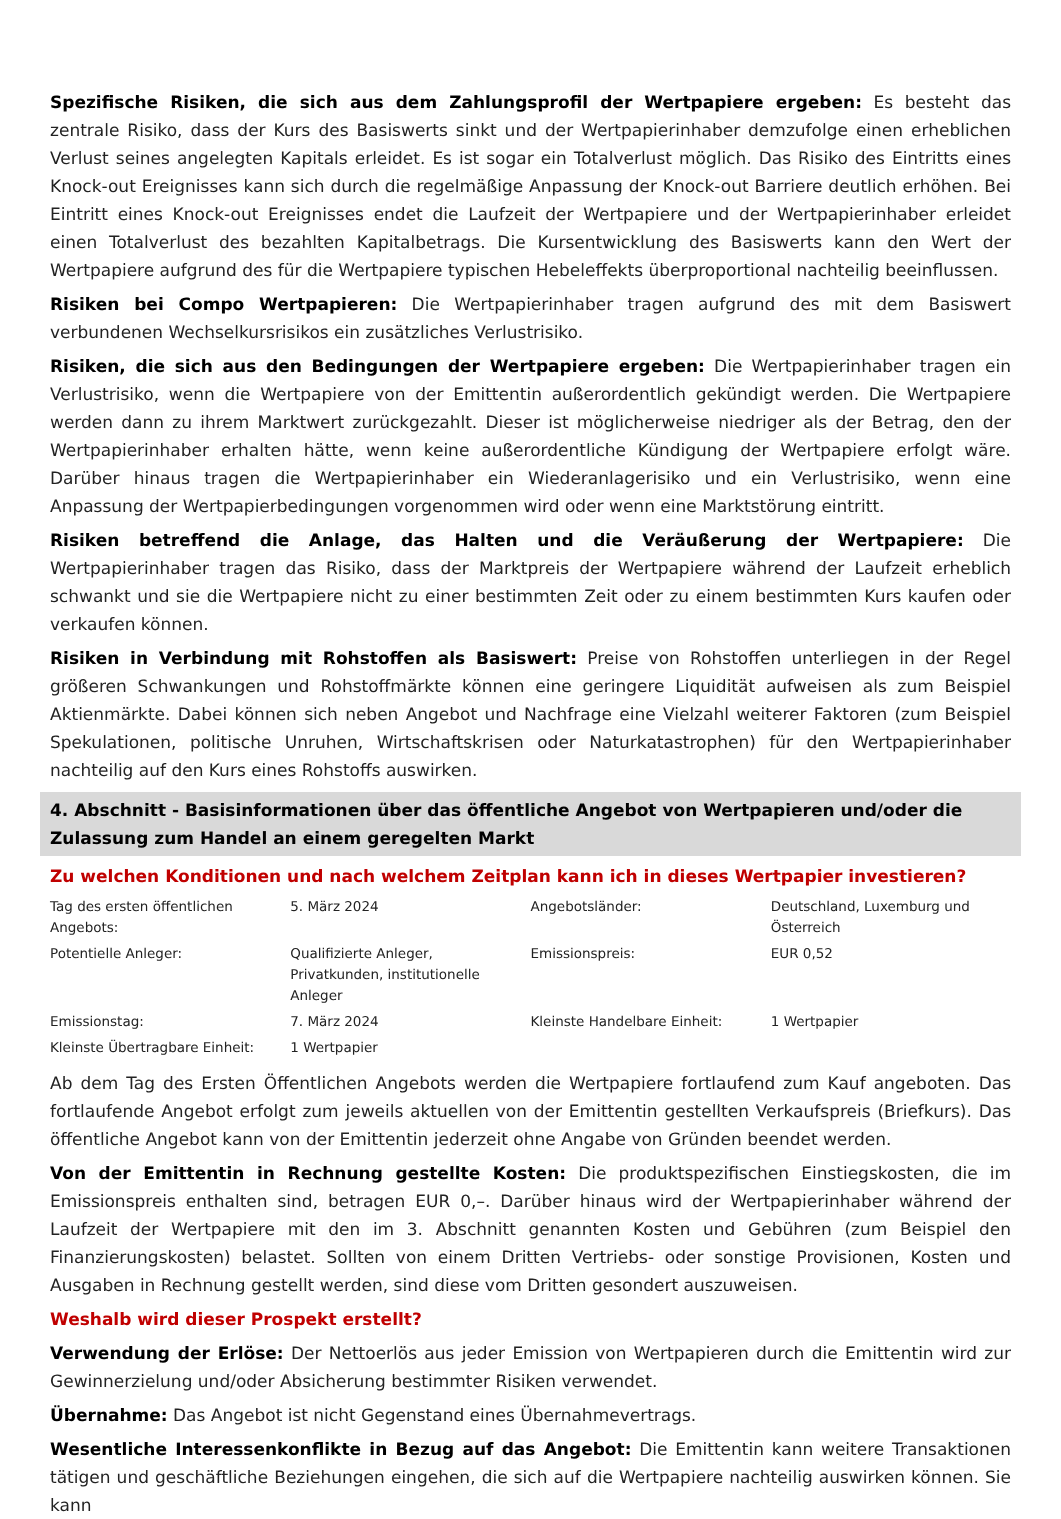Spezifische Risiken, die sich aus dem Zahlungsprofil der Wertpapiere ergeben: Es besteht das zentrale Risiko, dass der Kurs des Basiswerts sinkt und der Wertpapierinhaber demzufolge einen erheblichen Verlust seines angelegten Kapitals erleidet. Es ist sogar ein Totalverlust möglich. Das Risiko des Eintritts eines Knock-out Ereignisses kann sich durch die regelmäßige Anpassung der Knock-out Barriere deutlich erhöhen. Bei Eintritt eines Knock-out Ereignisses endet die Laufzeit der Wertpapiere und der Wertpapierinhaber erleidet einen Totalverlust des bezahlten Kapitalbetrags. Die Kursentwicklung des Basiswerts kann den Wert der Wertpapiere aufgrund des für die Wertpapiere typischen Hebeleffekts überproportional nachteilig beeinflussen.
Risiken bei Compo Wertpapieren: Die Wertpapierinhaber tragen aufgrund des mit dem Basiswert verbundenen Wechselkursrisikos ein zusätzliches Verlustrisiko.
Risiken, die sich aus den Bedingungen der Wertpapiere ergeben: Die Wertpapierinhaber tragen ein Verlustrisiko, wenn die Wertpapiere von der Emittentin außerordentlich gekündigt werden. Die Wertpapiere werden dann zu ihrem Marktwert zurückgezahlt. Dieser ist möglicherweise niedriger als der Betrag, den der Wertpapierinhaber erhalten hätte, wenn keine außerordentliche Kündigung der Wertpapiere erfolgt wäre. Darüber hinaus tragen die Wertpapierinhaber ein Wiederanlagerisiko und ein Verlustrisiko, wenn eine Anpassung der Wertpapierbedingungen vorgenommen wird oder wenn eine Marktstörung eintritt.
Risiken betreffend die Anlage, das Halten und die Veräußerung der Wertpapiere: Die Wertpapierinhaber tragen das Risiko, dass der Marktpreis der Wertpapiere während der Laufzeit erheblich schwankt und sie die Wertpapiere nicht zu einer bestimmten Zeit oder zu einem bestimmten Kurs kaufen oder verkaufen können.
Risiken in Verbindung mit Rohstoffen als Basiswert: Preise von Rohstoffen unterliegen in der Regel größeren Schwankungen und Rohstoffmärkte können eine geringere Liquidität aufweisen als zum Beispiel Aktienmärkte. Dabei können sich neben Angebot und Nachfrage eine Vielzahl weiterer Faktoren (zum Beispiel Spekulationen, politische Unruhen, Wirtschaftskrisen oder Naturkatastrophen) für den Wertpapierinhaber nachteilig auf den Kurs eines Rohstoffs auswirken.
4. Abschnitt - Basisinformationen über das öffentliche Angebot von Wertpapieren und/oder die Zulassung zum Handel an einem geregelten Markt
Zu welchen Konditionen und nach welchem Zeitplan kann ich in dieses Wertpapier investieren?
| Tag des ersten öffentlichen Angebots: | 5. März 2024 | Angebotsländer: | Deutschland, Luxemburg und Österreich |
| Potentielle Anleger: | Qualifizierte Anleger, Privatkunden, institutionelle Anleger | Emissionspreis: | EUR 0,52 |
| Emissionstag: | 7. März 2024 | Kleinste Handelbare Einheit: | 1 Wertpapier |
| Kleinste Übertragbare Einheit: | 1 Wertpapier | | |
Ab dem Tag des Ersten Öffentlichen Angebots werden die Wertpapiere fortlaufend zum Kauf angeboten. Das fortlaufende Angebot erfolgt zum jeweils aktuellen von der Emittentin gestellten Verkaufspreis (Briefkurs). Das öffentliche Angebot kann von der Emittentin jederzeit ohne Angabe von Gründen beendet werden.
Von der Emittentin in Rechnung gestellte Kosten: Die produktspezifischen Einstiegskosten, die im Emissionspreis enthalten sind, betragen EUR 0,–. Darüber hinaus wird der Wertpapierinhaber während der Laufzeit der Wertpapiere mit den im 3. Abschnitt genannten Kosten und Gebühren (zum Beispiel den Finanzierungskosten) belastet. Sollten von einem Dritten Vertriebs- oder sonstige Provisionen, Kosten und Ausgaben in Rechnung gestellt werden, sind diese vom Dritten gesondert auszuweisen.
Weshalb wird dieser Prospekt erstellt?
Verwendung der Erlöse: Der Nettoerlös aus jeder Emission von Wertpapieren durch die Emittentin wird zur Gewinnerzielung und/oder Absicherung bestimmter Risiken verwendet.
Übernahme: Das Angebot ist nicht Gegenstand eines Übernahmevertrags.
Wesentliche Interessenkonflikte in Bezug auf das Angebot: Die Emittentin kann weitere Transaktionen tätigen und geschäftliche Beziehungen eingehen, die sich auf die Wertpapiere nachteilig auswirken können. Sie kann